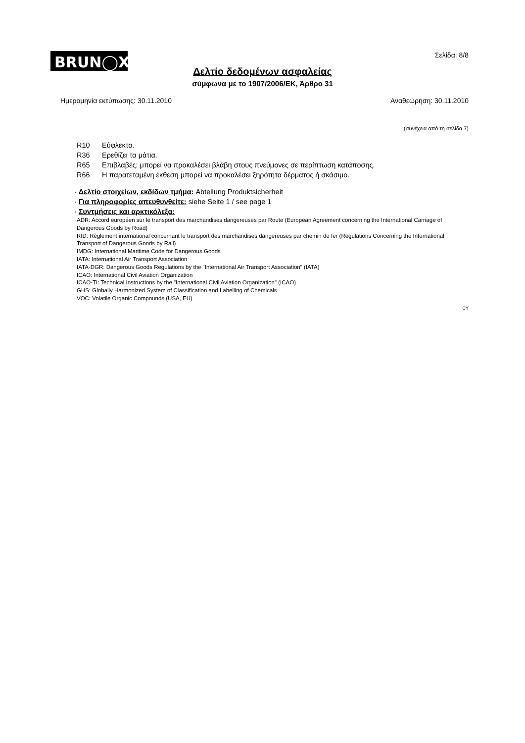BRUN◯X<sup>®</sup>
Σελίδα: 8/8
Δελτίο δεδομένων ασφαλείας
σύμφωνα με το 1907/2006/ΕΚ, Άρθρο 31
Ημερομηνία εκτύπωσης: 30.11.2010
Αναθεώρηση: 30.11.2010
(συνέχεια από τη σελίδα 7)
R10 Εύφλεκτο.
R36 Ερεθίζει τα μάτια.
R65 Επιβλαβές: μπορεί να προκαλέσει βλάβη στους πνεύμονες σε περίπτωση κατάποσης.
R66 Η παρατεταμένη έκθεση μπορεί να προκαλέσει ξηρότητα δέρματος ή σκάσιμο.
· Δελτίο στοιχείων, εκδίδων τμήμα: Abteilung Produktsicherheit
· Για πληροφορίες απευθυνθείτε: siehe Seite 1 / see page 1
· Συντμήσεις και αρκτικόλεξα:
ADR: Accord européen sur le transport des marchandises dangereuses par Route (European Agreement concerning the International Carriage of Dangerous Goods by Road)
RID: Règlement international concernant le transport des marchandises dangereuses par chemin de fer (Regulations Concerning the International Transport of Dangerous Goods by Rail)
IMDG: International Maritime Code for Dangerous Goods
IATA: International Air Transport Association
IATA-DGR: Dangerous Goods Regulations by the "International Air Transport Association" (IATA)
ICAO: International Civil Aviation Organization
ICAO-TI: Technical Instructions by the "International Civil Aviation Organization" (ICAO)
GHS: Globally Harmonized System of Classification and Labelling of Chemicals
VOC: Volatile Organic Compounds (USA, EU)
CY